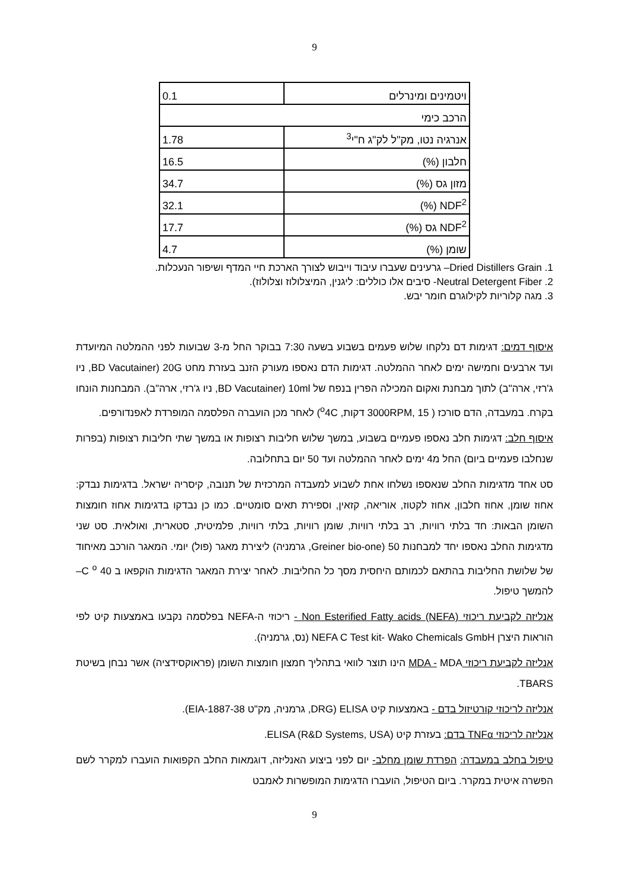9
| ויטמינים ומינרלים | 0.1 |
| הרכב כימי | |
| אנרגיה נטו, מק"ל לק"ג ח"י<sup>3</sup> | 1.78 |
| חלבון (%) | 16.5 |
| מזון גס (%) | 34.7 |
| NDF<sup>2</sup> (%) | 32.1 |
| NDF<sup>2</sup> גס (%) | 17.7 |
| שומן (%) | 4.7 |
1. Dried Distillers Grain– גרעינים שעברו עיבוד וייבוש לצורך הארכת חיי המדף ושיפור הנעכלות.
2. Neutral Detergent Fiber- סיבים אלו כוללים: ליגנין, המיצלולוז וצלולוז).
3. מגה קלוריות לקילוגרם חומר יבש.
איסוף דמים: דגימות דם נלקחו שלוש פעמים בשבוע בשעה 7:30 בבוקר החל מ-3 שבועות לפני ההמלטה המיועדת ועד ארבעים וחמישה ימים לאחר ההמלטה. דגימות הדם נאספו מעורק הזנב בעזרת מחט 20G (BD Vacutainer, ניו ג'רזי, ארה"ב) לתוך מבחנת ואקום המכילה הפרין בנפח של 10ml (BD Vacutainer, ניו ג'רזי, ארה"ב). המבחנות הונחו בקרח. במעבדה, הדם סורכז ( 3000RPM, 15 דקות, <sup>o</sup>4C) לאחר מכן הועברה הפלסמה המופרדת לאפנדורפים.
איסוף חלב: דגימות חלב נאספו פעמיים בשבוע, במשך שלוש חליבות רצופות או במשך שתי חליבות רצופות (בפרות שנחלבו פעמיים ביום) החל מ4 ימים לאחר ההמלטה ועד 50 יום בתחלובה.
סט אחד מדגימות החלב שנאספו נשלחו אחת לשבוע למעבדה המרכזית של תנובה, קיסריה ישראל. בדגימות נבדק: אחוז שומן, אחוז חלבון, אחוז לקטוז, אוריאה, קזאין, וספירת תאים סומטיים. כמו כן נבדקו בדגימות אחוז חומצות השומן הבאות: חד בלתי רוויות, רב בלתי רוויות, שומן רוויות, בלתי רוויות, פלמיטית, סטארית, ואולאית. סט שני מדגימות החלב נאספו יחד למבחנות 50 (Greiner bio-one, גרמניה) ליצירת מאגר (פול) יומי. המאגר הורכב מאיחוד של שלושת החליבות בהתאם לכמותם היחסית מסך כל החליבות. לאחר יצירת המאגר הדגימות הוקפאו ב 40 C <sup>o</sup>–להמשך טיפול.
אנליזה לקביעת ריכוזי Non Esterified Fatty acids (NEFA) - ריכוזי ה-NEFA בפלסמה נקבעו באמצעות קיט לפי הוראות היצרן NEFA C Test kit- Wako Chemicals GmbH (נס, גרמניה).
אנליזה לקביעת ריכוזי MDA - MDA הינו תוצר לוואי בתהליך חמצון חומצות השומן (פראוקסידציה) אשר נבחן בשיטת TBARS.
אנליזה לריכוזי קורטיזול בדם - באמצעות קיט ELISA (DRG, גרמניה, מק"ט EIA-1887-38).
אנליזה לריכוזי TNFα בדם: בעזרת קיט ELISA (R&D Systems, USA).
טיפול בחלב במעבדה: הפרדת שומן מחלב- יום לפני ביצוע האנליזה, דוגמאות החלב הקפואות הועברו למקרר לשם הפשרה איטית במקרר. ביום הטיפול, הועברו הדגימות המופשרות לאמבט
9